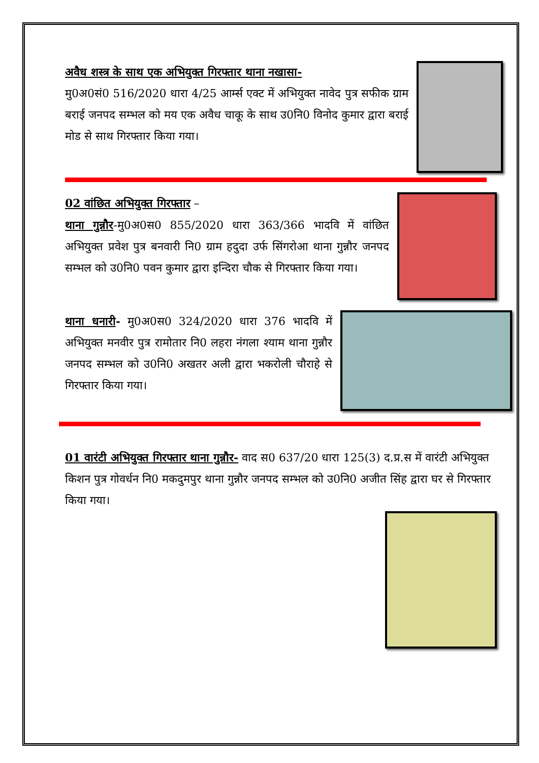अवैध शस्त्र के साथ एक अभियुक्त गिरफ्तार थाना नखासा-
मु0अ0सं0 516/2020 धारा 4/25 आर्म्स एक्ट में अभियुक्त नावेद पुत्र सफीक ग्राम बराई जनपद सम्भल को मय एक अवैध चाकू के साथ उ0नि0 विनोद कुमार द्वारा बराई मोड से साथ गिरफ्तार किया गया।
02 वांछित अभियुक्त गिरफ्तार
–
थाना गुन्नौर-मु0अ0स0 855/2020 धारा 363/366 भादवि में वांछित अभियुक्त प्रवेश पुत्र बनवारी नि0 ग्राम हदुदा उर्फ सिंगरोआ थाना गुन्नौर जनपद सम्भल को उ0नि0 पवन कुमार द्वारा इन्दिरा चौक से गिरफ्तार किया गया।
थाना धनारी- मु0अ0स0 324/2020 धारा 376 भादवि में अभियुक्त मनवीर पुत्र रामोतार नि0 लहरा नंगला श्याम थाना गुन्नौर जनपद सम्भल को उ0नि0 अखतर अली द्वारा भकरोली चौराहे से गिरफ्तार किया गया।
01 वारंटी अभियुक्त गिरफ्तार थाना गुन्नौर-
वाद स0 637/20 धारा 125(3) द.प्र.स में वारंटी अभियुक्त किशन पुत्र गोवर्धन नि0 मकदुमपुर थाना गुन्नौर जनपद सम्भल को उ0नि0 अजीत सिंह द्वारा घर से गिरफ्तार किया गया।